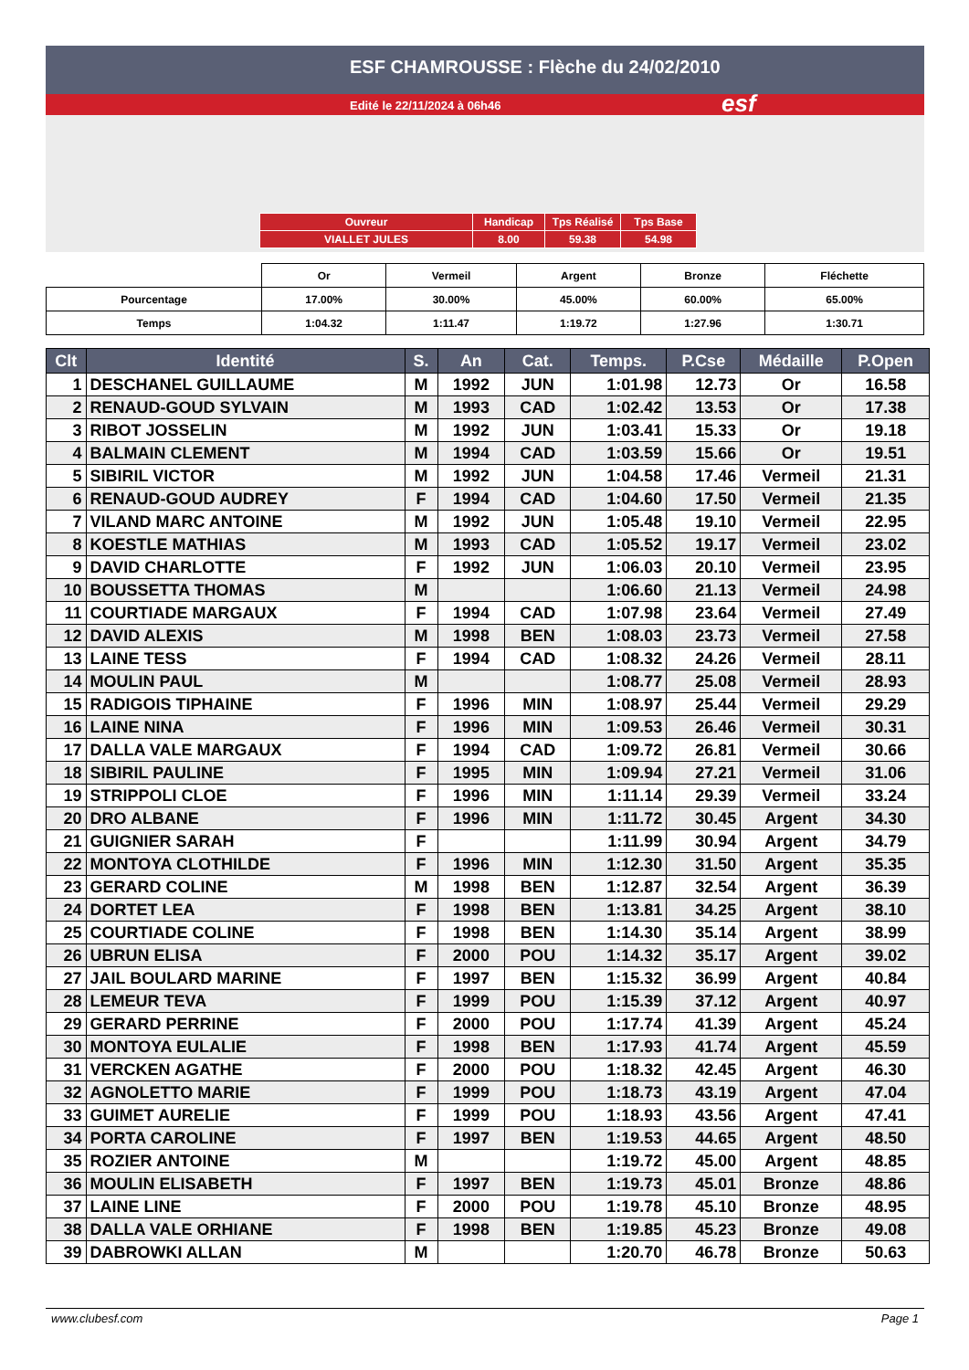ESF CHAMROUSSE : Flèche du 24/02/2010
Edité le 22/11/2024 à 06h46 esf
| Ouvreur | Handicap | Tps Réalisé | Tps Base |
| VIALLET JULES | 8.00 | 59.38 | 54.98 |
| | Or | Vermeil | Argent | Bronze | Fléchette |
| Pourcentage | 17.00% | 30.00% | 45.00% | 60.00% | 65.00% |
| Temps | 1:04.32 | 1:11.47 | 1:19.72 | 1:27.96 | 1:30.71 |
| Clt | Identité | S. | An | Cat. | Temps. | P.Cse | Médaille | P.Open |
| --- | --- | --- | --- | --- | --- | --- | --- | --- |
| 1 | DESCHANEL GUILLAUME | M | 1992 | JUN | 1:01.98 | 12.73 | Or | 16.58 |
| 2 | RENAUD-GOUD SYLVAIN | M | 1993 | CAD | 1:02.42 | 13.53 | Or | 17.38 |
| 3 | RIBOT JOSSELIN | M | 1992 | JUN | 1:03.41 | 15.33 | Or | 19.18 |
| 4 | BALMAIN CLEMENT | M | 1994 | CAD | 1:03.59 | 15.66 | Or | 19.51 |
| 5 | SIBIRIL VICTOR | M | 1992 | JUN | 1:04.58 | 17.46 | Vermeil | 21.31 |
| 6 | RENAUD-GOUD AUDREY | F | 1994 | CAD | 1:04.60 | 17.50 | Vermeil | 21.35 |
| 7 | VILAND MARC ANTOINE | M | 1992 | JUN | 1:05.48 | 19.10 | Vermeil | 22.95 |
| 8 | KOESTLE MATHIAS | M | 1993 | CAD | 1:05.52 | 19.17 | Vermeil | 23.02 |
| 9 | DAVID CHARLOTTE | F | 1992 | JUN | 1:06.03 | 20.10 | Vermeil | 23.95 |
| 10 | BOUSSETTA THOMAS | M | | | 1:06.60 | 21.13 | Vermeil | 24.98 |
| 11 | COURTIADE MARGAUX | F | 1994 | CAD | 1:07.98 | 23.64 | Vermeil | 27.49 |
| 12 | DAVID ALEXIS | M | 1998 | BEN | 1:08.03 | 23.73 | Vermeil | 27.58 |
| 13 | LAINE TESS | F | 1994 | CAD | 1:08.32 | 24.26 | Vermeil | 28.11 |
| 14 | MOULIN PAUL | M | | | 1:08.77 | 25.08 | Vermeil | 28.93 |
| 15 | RADIGOIS TIPHAINE | F | 1996 | MIN | 1:08.97 | 25.44 | Vermeil | 29.29 |
| 16 | LAINE NINA | F | 1996 | MIN | 1:09.53 | 26.46 | Vermeil | 30.31 |
| 17 | DALLA VALE MARGAUX | F | 1994 | CAD | 1:09.72 | 26.81 | Vermeil | 30.66 |
| 18 | SIBIRIL PAULINE | F | 1995 | MIN | 1:09.94 | 27.21 | Vermeil | 31.06 |
| 19 | STRIPPOLI CLOE | F | 1996 | MIN | 1:11.14 | 29.39 | Vermeil | 33.24 |
| 20 | DRO ALBANE | F | 1996 | MIN | 1:11.72 | 30.45 | Argent | 34.30 |
| 21 | GUIGNIER SARAH | F | | | 1:11.99 | 30.94 | Argent | 34.79 |
| 22 | MONTOYA CLOTHILDE | F | 1996 | MIN | 1:12.30 | 31.50 | Argent | 35.35 |
| 23 | GERARD COLINE | M | 1998 | BEN | 1:12.87 | 32.54 | Argent | 36.39 |
| 24 | DORTET LEA | F | 1998 | BEN | 1:13.81 | 34.25 | Argent | 38.10 |
| 25 | COURTIADE COLINE | F | 1998 | BEN | 1:14.30 | 35.14 | Argent | 38.99 |
| 26 | UBRUN ELISA | F | 2000 | POU | 1:14.32 | 35.17 | Argent | 39.02 |
| 27 | JAIL BOULARD MARINE | F | 1997 | BEN | 1:15.32 | 36.99 | Argent | 40.84 |
| 28 | LEMEUR TEVA | F | 1999 | POU | 1:15.39 | 37.12 | Argent | 40.97 |
| 29 | GERARD PERRINE | F | 2000 | POU | 1:17.74 | 41.39 | Argent | 45.24 |
| 30 | MONTOYA EULALIE | F | 1998 | BEN | 1:17.93 | 41.74 | Argent | 45.59 |
| 31 | VERCKEN AGATHE | F | 2000 | POU | 1:18.32 | 42.45 | Argent | 46.30 |
| 32 | AGNOLETTO MARIE | F | 1999 | POU | 1:18.73 | 43.19 | Argent | 47.04 |
| 33 | GUIMET AURELIE | F | 1999 | POU | 1:18.93 | 43.56 | Argent | 47.41 |
| 34 | PORTA CAROLINE | F | 1997 | BEN | 1:19.53 | 44.65 | Argent | 48.50 |
| 35 | ROZIER ANTOINE | M | | | 1:19.72 | 45.00 | Argent | 48.85 |
| 36 | MOULIN ELISABETH | F | 1997 | BEN | 1:19.73 | 45.01 | Bronze | 48.86 |
| 37 | LAINE LINE | F | 2000 | POU | 1:19.78 | 45.10 | Bronze | 48.95 |
| 38 | DALLA VALE ORHIANE | F | 1998 | BEN | 1:19.85 | 45.23 | Bronze | 49.08 |
| 39 | DABROWKI ALLAN | M | | | 1:20.70 | 46.78 | Bronze | 50.63 |
www.clubesf.com Page 1